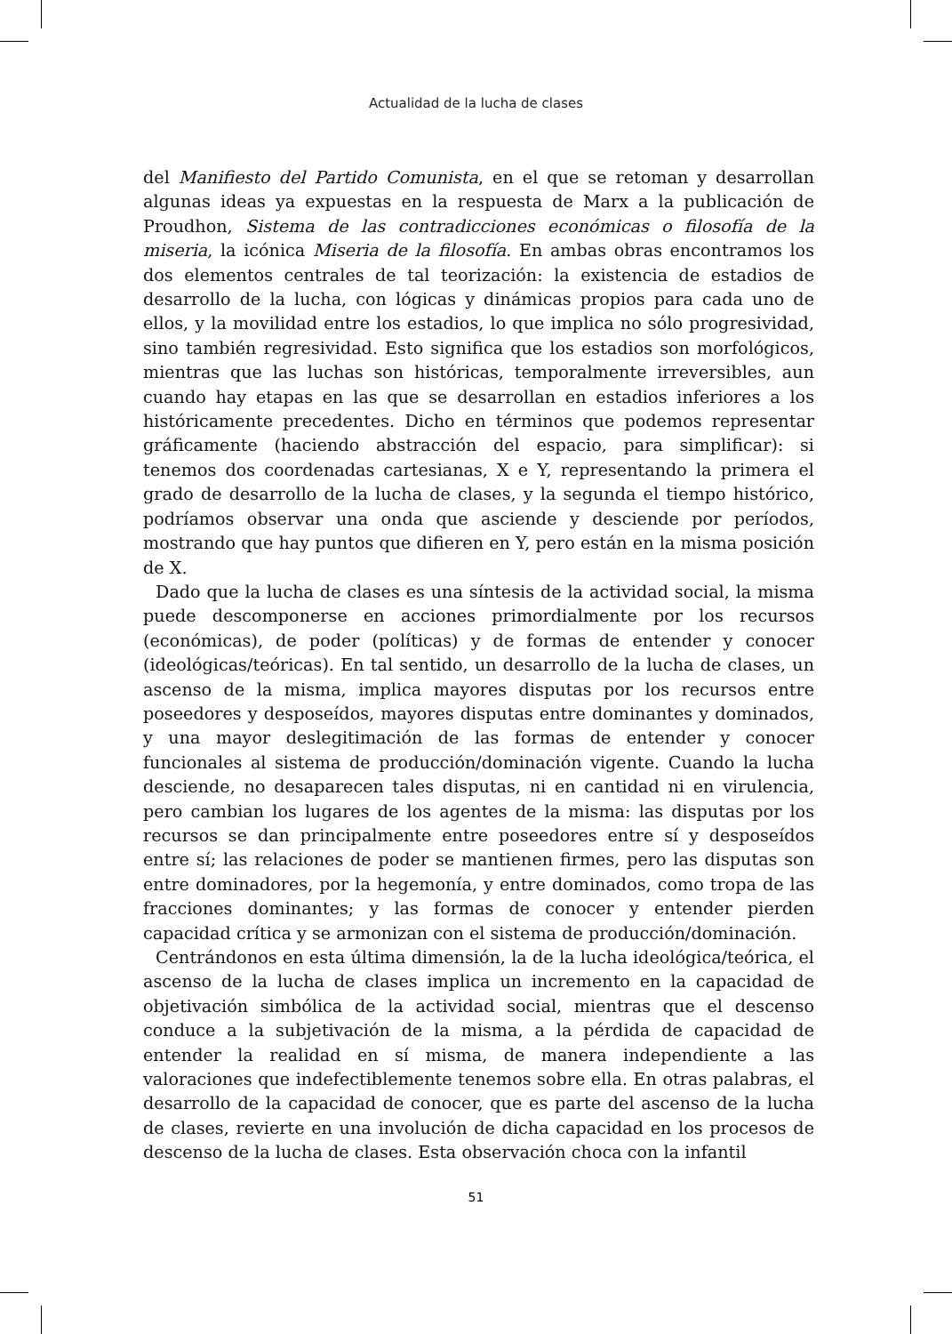Actualidad de la lucha de clases
del Manifiesto del Partido Comunista, en el que se retoman y desarrollan algunas ideas ya expuestas en la respuesta de Marx a la publicación de Proudhon, Sistema de las contradicciones económicas o filosofía de la miseria, la icónica Miseria de la filosofía. En ambas obras encontramos los dos elementos centrales de tal teorización: la existencia de estadios de desarrollo de la lucha, con lógicas y dinámicas propios para cada uno de ellos, y la movilidad entre los estadios, lo que implica no sólo progresividad, sino también regresividad. Esto significa que los estadios son morfológicos, mientras que las luchas son históricas, temporalmente irreversibles, aun cuando hay etapas en las que se desarrollan en estadios inferiores a los históricamente precedentes. Dicho en términos que podemos representar gráficamente (haciendo abstracción del espacio, para simplificar): si tenemos dos coordenadas cartesianas, X e Y, representando la primera el grado de desarrollo de la lucha de clases, y la segunda el tiempo histórico, podríamos observar una onda que asciende y desciende por períodos, mostrando que hay puntos que difieren en Y, pero están en la misma posición de X.
Dado que la lucha de clases es una síntesis de la actividad social, la misma puede descomponerse en acciones primordialmente por los recursos (económicas), de poder (políticas) y de formas de entender y conocer (ideológicas/teóricas). En tal sentido, un desarrollo de la lucha de clases, un ascenso de la misma, implica mayores disputas por los recursos entre poseedores y desposeídos, mayores disputas entre dominantes y dominados, y una mayor deslegitimación de las formas de entender y conocer funcionales al sistema de producción/dominación vigente. Cuando la lucha desciende, no desaparecen tales disputas, ni en cantidad ni en virulencia, pero cambian los lugares de los agentes de la misma: las disputas por los recursos se dan principalmente entre poseedores entre sí y desposeídos entre sí; las relaciones de poder se mantienen firmes, pero las disputas son entre dominadores, por la hegemonía, y entre dominados, como tropa de las fracciones dominantes; y las formas de conocer y entender pierden capacidad crítica y se armonizan con el sistema de producción/dominación.
Centrándonos en esta última dimensión, la de la lucha ideológica/teórica, el ascenso de la lucha de clases implica un incremento en la capacidad de objetivación simbólica de la actividad social, mientras que el descenso conduce a la subjetivación de la misma, a la pérdida de capacidad de entender la realidad en sí misma, de manera independiente a las valoraciones que indefectiblemente tenemos sobre ella. En otras palabras, el desarrollo de la capacidad de conocer, que es parte del ascenso de la lucha de clases, revierte en una involución de dicha capacidad en los procesos de descenso de la lucha de clases. Esta observación choca con la infantil
51